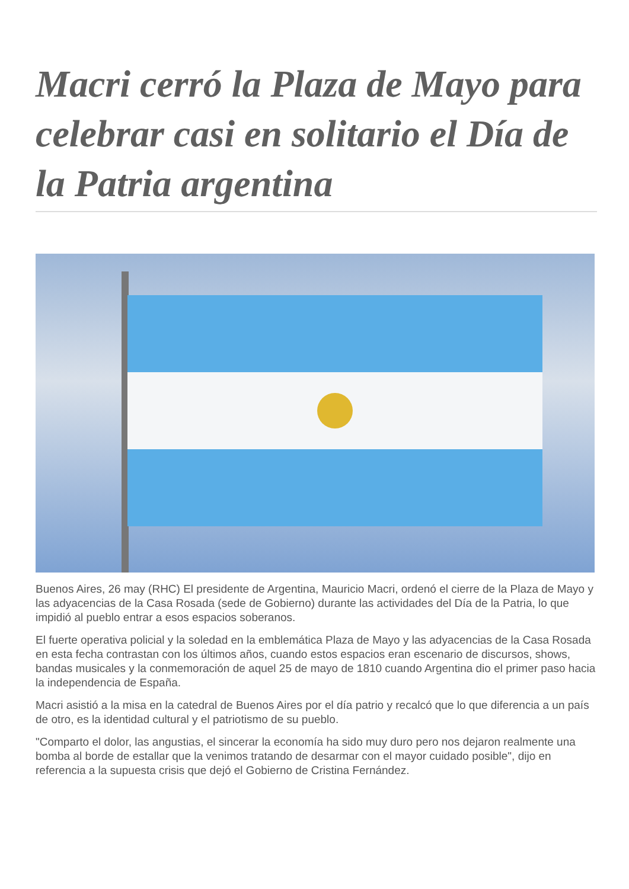Macri cerró la Plaza de Mayo para celebrar casi en solitario el Día de la Patria argentina
Buenos Aires, 26 may (RHC) El presidente de Argentina, Mauricio Macri, ordenó el cierre de la Plaza de Mayo y las adyacencias de la Casa Rosada (sede de Gobierno) durante las actividades del Día de la Patria, lo que impidió al pueblo entrar a esos espacios soberanos.
El fuerte operativa policial y la soledad en la emblemática Plaza de Mayo y las adyacencias de la Casa Rosada en esta fecha contrastan con los últimos años, cuando estos espacios eran escenario de discursos, shows, bandas musicales y la conmemoración de aquel 25 de mayo de 1810 cuando Argentina dio el primer paso hacia la independencia de España.
Macri asistió a la misa en la catedral de Buenos Aires por el día patrio y recalcó que lo que diferencia a un país de otro, es la identidad cultural y el patriotismo de su pueblo.
"Comparto el dolor, las angustias, el sincerar la economía ha sido muy duro pero nos dejaron realmente una bomba al borde de estallar que la venimos tratando de desarmar con el mayor cuidado posible", dijo en referencia a la supuesta crisis que dejó el Gobierno de Cristina Fernández.